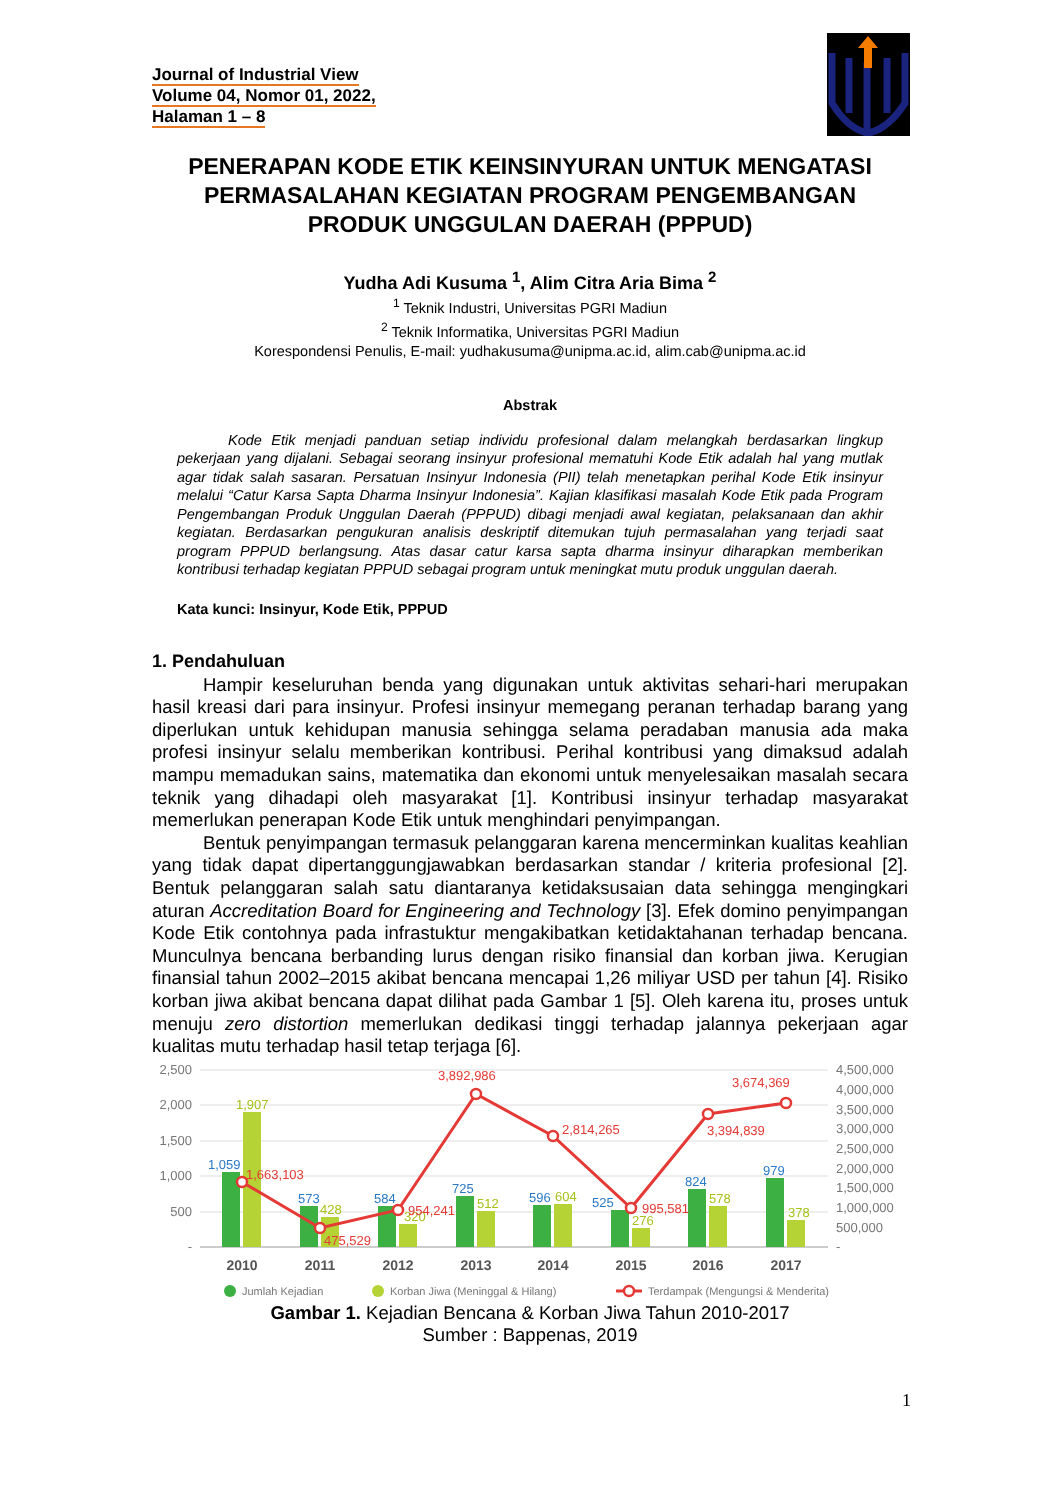Journal of Industrial View
Volume 04, Nomor 01, 2022,
Halaman 1 – 8
PENERAPAN KODE ETIK KEINSINYURAN UNTUK MENGATASI PERMASALAHAN KEGIATAN PROGRAM PENGEMBANGAN PRODUK UNGGULAN DAERAH (PPPUD)
Yudha Adi Kusuma <sup>1</sup>, Alim Citra Aria Bima <sup>2</sup>
<sup>1</sup> Teknik Industri, Universitas PGRI Madiun
<sup>2</sup> Teknik Informatika, Universitas PGRI Madiun
Korespondensi Penulis, E-mail: yudhakusuma@unipma.ac.id, alim.cab@unipma.ac.id
Abstrak
Kode Etik menjadi panduan setiap individu profesional dalam melangkah berdasarkan lingkup pekerjaan yang dijalani. Sebagai seorang insinyur profesional mematuhi Kode Etik adalah hal yang mutlak agar tidak salah sasaran. Persatuan Insinyur Indonesia (PII) telah menetapkan perihal Kode Etik insinyur melalui “Catur Karsa Sapta Dharma Insinyur Indonesia”. Kajian klasifikasi masalah Kode Etik pada Program Pengembangan Produk Unggulan Daerah (PPPUD) dibagi menjadi awal kegiatan, pelaksanaan dan akhir kegiatan. Berdasarkan pengukuran analisis deskriptif ditemukan tujuh permasalahan yang terjadi saat program PPPUD berlangsung. Atas dasar catur karsa sapta dharma insinyur diharapkan memberikan kontribusi terhadap kegiatan PPPUD sebagai program untuk meningkat mutu produk unggulan daerah.
Kata kunci: Insinyur, Kode Etik, PPPUD
1. Pendahuluan
Hampir keseluruhan benda yang digunakan untuk aktivitas sehari-hari merupakan hasil kreasi dari para insinyur. Profesi insinyur memegang peranan terhadap barang yang diperlukan untuk kehidupan manusia sehingga selama peradaban manusia ada maka profesi insinyur selalu memberikan kontribusi. Perihal kontribusi yang dimaksud adalah mampu memadukan sains, matematika dan ekonomi untuk menyelesaikan masalah secara teknik yang dihadapi oleh masyarakat [1]. Kontribusi insinyur terhadap masyarakat memerlukan penerapan Kode Etik untuk menghindari penyimpangan.
Bentuk penyimpangan termasuk pelanggaran karena mencerminkan kualitas keahlian yang tidak dapat dipertanggungjawabkan berdasarkan standar / kriteria profesional [2]. Bentuk pelanggaran salah satu diantaranya ketidaksusaian data sehingga mengingkari aturan Accreditation Board for Engineering and Technology [3]. Efek domino penyimpangan Kode Etik contohnya pada infrastuktur mengakibatkan ketidaktahanan terhadap bencana. Munculnya bencana berbanding lurus dengan risiko finansial dan korban jiwa. Kerugian finansial tahun 2002–2015 akibat bencana mencapai 1,26 miliyar USD per tahun [4]. Risiko korban jiwa akibat bencana dapat dilihat pada Gambar 1 [5]. Oleh karena itu, proses untuk menuju zero distortion memerlukan dedikasi tinggi terhadap jalannya pekerjaan agar kualitas mutu terhadap hasil tetap terjaga [6].
2,500
2,000
1,500
1,000
500
-
4,500,000
4,000,000
3,500,000
3,000,000
2,500,000
2,000,000
1,500,000
1,000,000
500,000
-
1,059
573
584
725
596
525
824
979
1,907
428
320
512
604
276
578
378
1,663,103
475,529
954,241
3,892,986
2,814,265
995,581
3,394,839
3,674,369
2010
2011
2012
2013
2014
2015
2016
2017
Jumlah Kejadian
Korban Jiwa (Meninggal & Hilang)
Terdampak (Mengungsi & Menderita)
Gambar 1. Kejadian Bencana & Korban Jiwa Tahun 2010-2017
Sumber : Bappenas, 2019
1